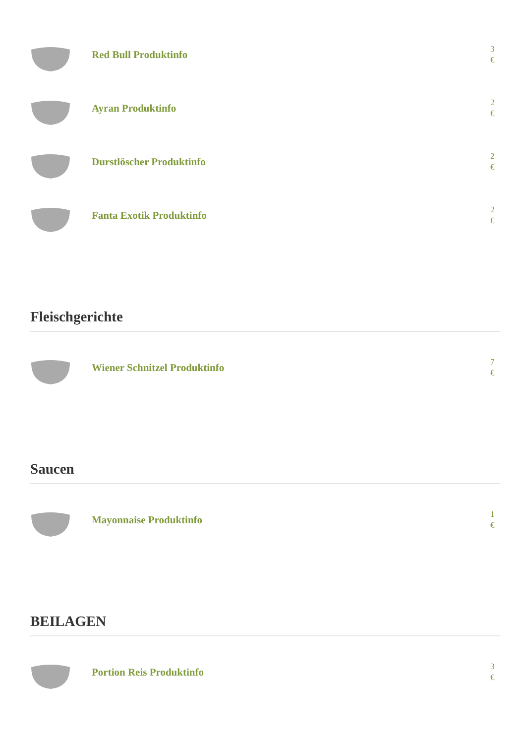Red Bull Produktinfo
3
€
Ayran Produktinfo
2
€
Durstlöscher Produktinfo
2
€
Fanta Exotik Produktinfo
2
€
Fleischgerichte
Wiener Schnitzel Produktinfo
7
€
Saucen
Mayonnaise Produktinfo
1
€
BEILAGEN
Portion Reis Produktinfo
3
€